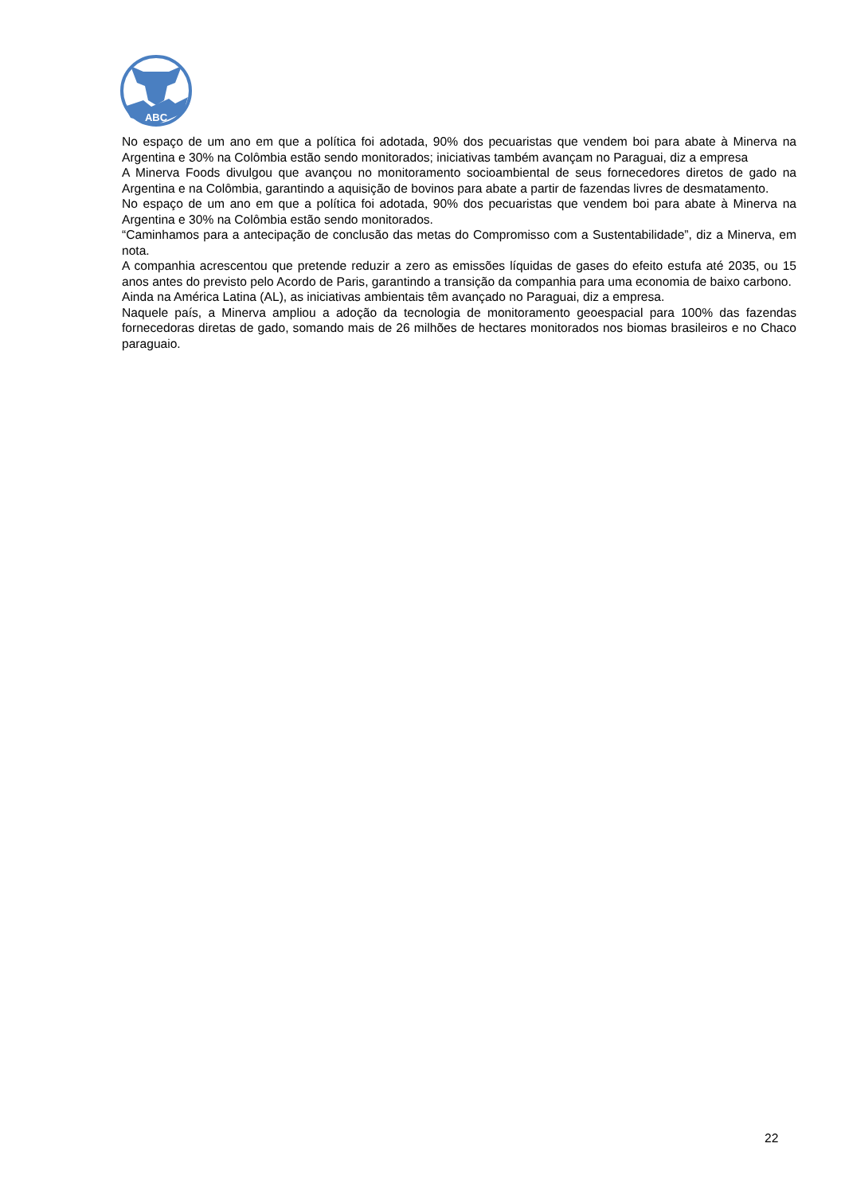ABC
No espaço de um ano em que a política foi adotada, 90% dos pecuaristas que vendem boi para abate à Minerva na Argentina e 30% na Colômbia estão sendo monitorados; iniciativas também avançam no Paraguai, diz a empresa
A Minerva Foods divulgou que avançou no monitoramento socioambiental de seus fornecedores diretos de gado na Argentina e na Colômbia, garantindo a aquisição de bovinos para abate a partir de fazendas livres de desmatamento.
No espaço de um ano em que a política foi adotada, 90% dos pecuaristas que vendem boi para abate à Minerva na Argentina e 30% na Colômbia estão sendo monitorados.
“Caminhamos para a antecipação de conclusão das metas do Compromisso com a Sustentabilidade”, diz a Minerva, em nota.
A companhia acrescentou que pretende reduzir a zero as emissões líquidas de gases do efeito estufa até 2035, ou 15 anos antes do previsto pelo Acordo de Paris, garantindo a transição da companhia para uma economia de baixo carbono.
Ainda na América Latina (AL), as iniciativas ambientais têm avançado no Paraguai, diz a empresa.
Naquele país, a Minerva ampliou a adoção da tecnologia de monitoramento geoespacial para 100% das fazendas fornecedoras diretas de gado, somando mais de 26 milhões de hectares monitorados nos biomas brasileiros e no Chaco paraguaio.
22